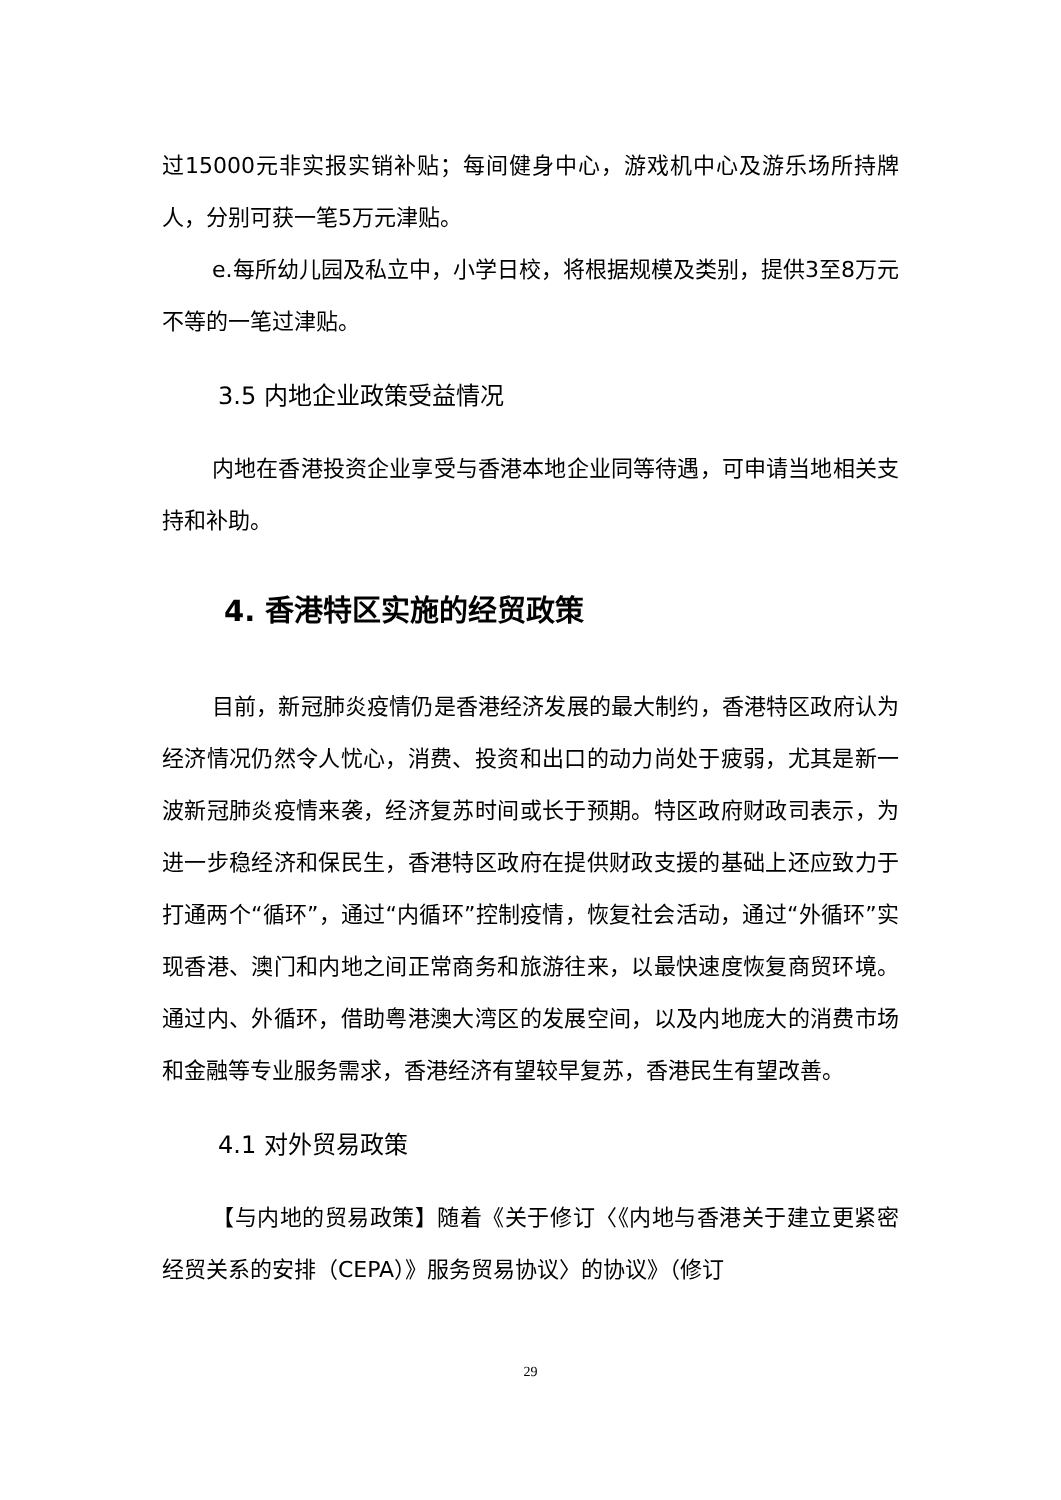过15000元非实报实销补贴；每间健身中心，游戏机中心及游乐场所持牌人，分别可获一笔5万元津贴。
e.每所幼儿园及私立中，小学日校，将根据规模及类别，提供3至8万元不等的一笔过津贴。
3.5 内地企业政策受益情况
内地在香港投资企业享受与香港本地企业同等待遇，可申请当地相关支持和补助。
4. 香港特区实施的经贸政策
目前，新冠肺炎疫情仍是香港经济发展的最大制约，香港特区政府认为经济情况仍然令人忧心，消费、投资和出口的动力尚处于疲弱，尤其是新一波新冠肺炎疫情来袭，经济复苏时间或长于预期。特区政府财政司表示，为进一步稳经济和保民生，香港特区政府在提供财政支援的基础上还应致力于打通两个“循环”，通过“内循环”控制疫情，恢复社会活动，通过“外循环”实现香港、澳门和内地之间正常商务和旅游往来，以最快速度恢复商贸环境。通过内、外循环，借助粤港澳大湾区的发展空间，以及内地庞大的消费市场和金融等专业服务需求，香港经济有望较早复苏，香港民生有望改善。
4.1 对外贸易政策
【与内地的贸易政策】随着《关于修订〈《内地与香港关于建立更紧密经贸关系的安排（CEPA）》服务贸易协议〉的协议》（修订
29